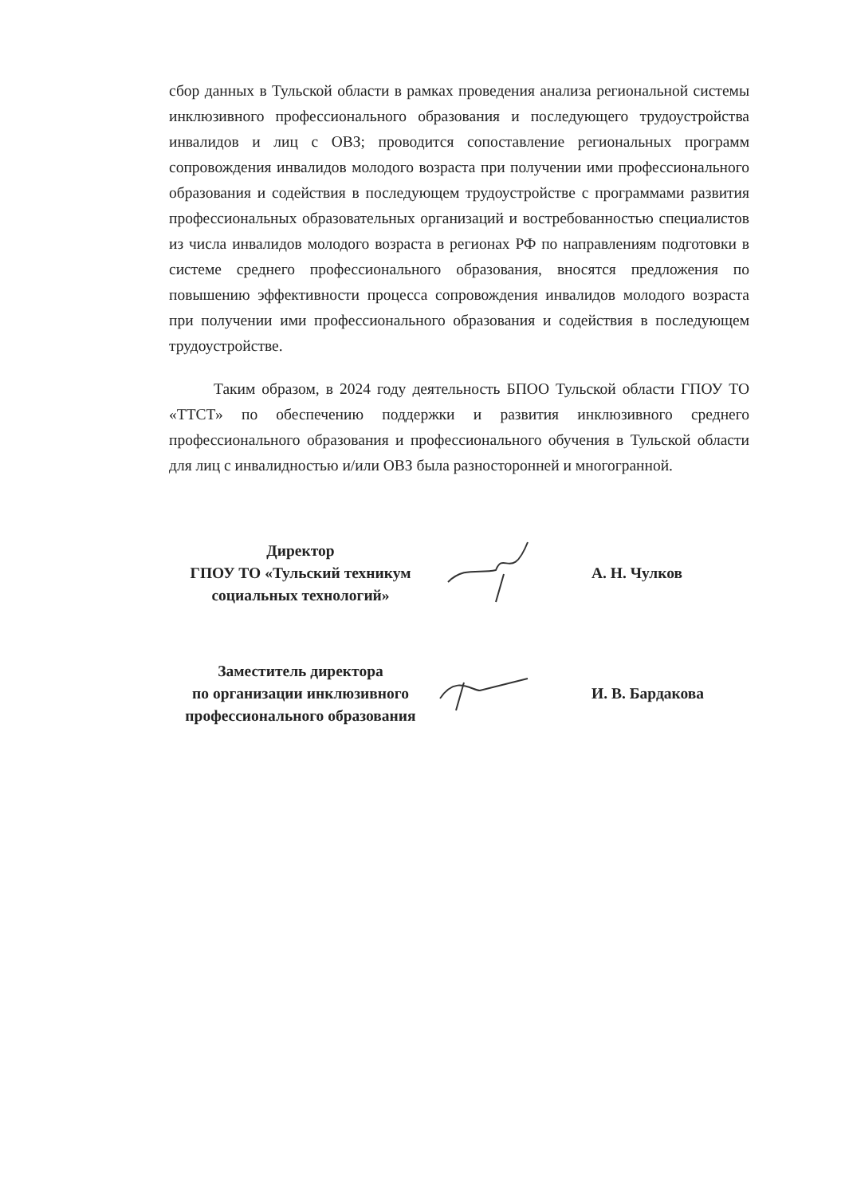сбор данных в Тульской области в рамках проведения анализа региональной системы инклюзивного профессионального образования и последующего трудоустройства инвалидов и лиц с ОВЗ; проводится сопоставление региональных программ сопровождения инвалидов молодого возраста при получении ими профессионального образования и содействия в последующем трудоустройстве с программами развития профессиональных образовательных организаций и востребованностью специалистов из числа инвалидов молодого возраста в регионах РФ по направлениям подготовки в системе среднего профессионального образования, вносятся предложения по повышению эффективности процесса сопровождения инвалидов молодого возраста при получении ими профессионального образования и содействия в последующем трудоустройстве.
Таким образом, в 2024 году деятельность БПОО Тульской области ГПОУ ТО «ТТСТ» по обеспечению поддержки и развития инклюзивного среднего профессионального образования и профессионального обучения в Тульской области для лиц с инвалидностью и/или ОВЗ была разносторонней и многогранной.
Директор
ГПОУ ТО «Тульский техникум социальных технологий»
А. Н. Чулков
Заместитель директора
по организации инклюзивного профессионального образования
И. В. Бардакова